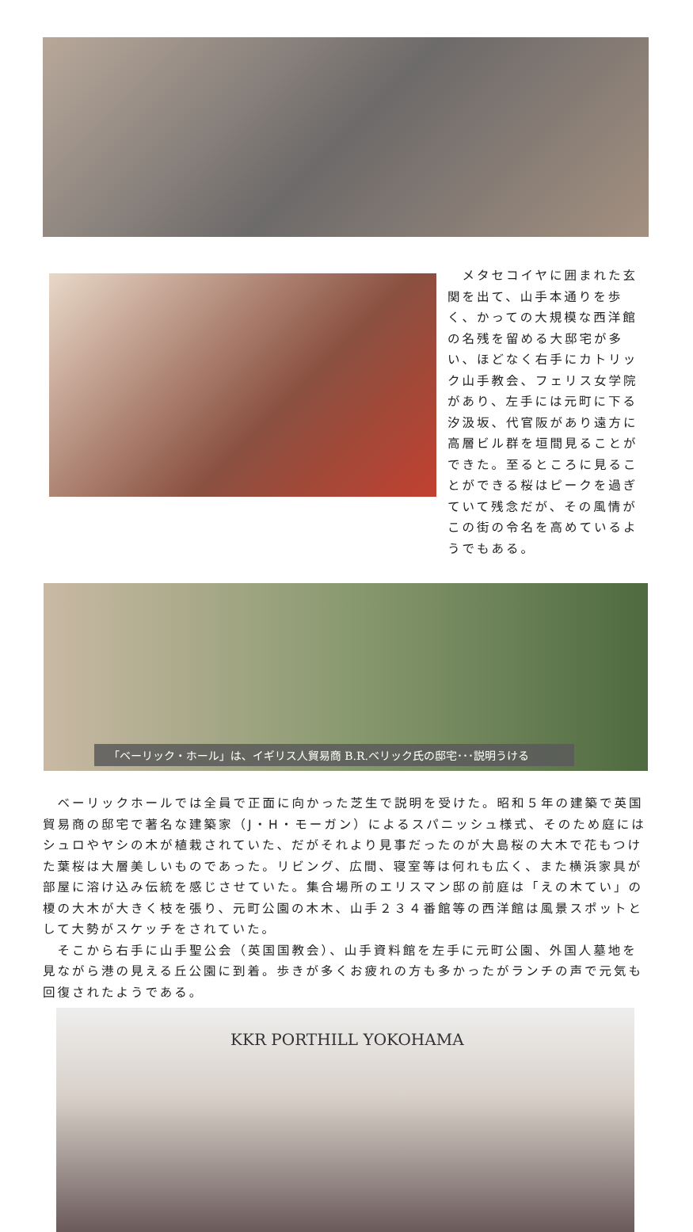メタセコイヤに囲まれた玄関を出て、山手本通りを歩く、かっての大規模な西洋館の名残を留める大邸宅が多い、ほどなく右手にカトリック山手教会、フェリス女学院があり、左手には元町に下る汐汲坂、代官阪があり遠方に高層ビル群を垣間見ることができた。至るところに見ることができる桜はピークを過ぎていて残念だが、その風情がこの街の令名を高めているようでもある。
「ベーリック・ホール」は、イギリス人貿易商 B.R.ベリック氏の邸宅･･･説明うける
　ベーリックホールでは全員で正面に向かった芝生で説明を受けた。昭和５年の建築で英国貿易商の邸宅で著名な建築家（J・H・モーガン）によるスパニッシュ様式、そのため庭にはシュロやヤシの木が植栽されていた、だがそれより見事だったのが大島桜の大木で花もつけた葉桜は大層美しいものであった。リビング、広間、寝室等は何れも広く、また横浜家具が部屋に溶け込み伝統を感じさせていた。集合場所のエリスマン邸の前庭は「えの木てい」の榎の大木が大きく枝を張り、元町公園の木木、山手２３４番館等の西洋館は風景スポットとして大勢がスケッチをされていた。
　そこから右手に山手聖公会（英国国教会）、山手資料館を左手に元町公園、外国人墓地を見ながら港の見える丘公園に到着。歩きが多くお疲れの方も多かったがランチの声で元気も回復されたようである。
KKR PORTHILL YOKOHAMA